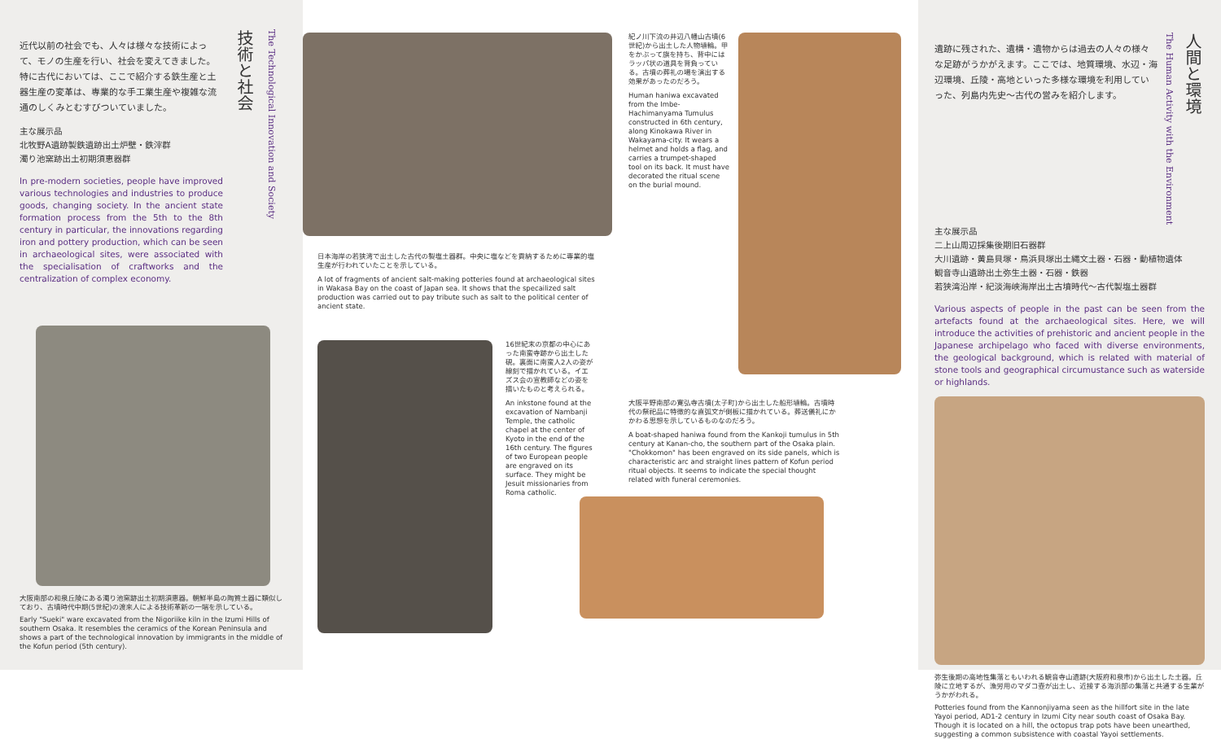近代以前の社会でも、人々は様々な技術によって、モノの生産を行い、社会を変えてきました。特に古代においては、ここで紹介する鉄生産と土器生産の変革は、専業的な手工業生産や複雑な流通のしくみとむすびついていました。
主な展示品
北牧野A遺跡製鉄遺跡出土炉壁・鉄滓群
濁り池窯跡出土初期須恵器群
In pre-modern societies, people have improved various technologies and industries to produce goods, changing society. In the ancient state formation process from the 5th to the 8th century in particular, the innovations regarding iron and pottery production, which can be seen in archaeological sites, were associated with the specialisation of craftworks and the centralization of complex economy.
技術と社会
The Technological Innovation and Society
大阪南部の和泉丘陵にある濁り池窯跡出土初期須恵器。朝鮮半島の陶質土器に類似しており、古墳時代中期(5世紀)の渡来人による技術革新の一端を示している。
Early "Sueki" ware excavated from the Nigoriike kiln in the Izumi Hills of southern Osaka. It resembles the ceramics of the Korean Peninsula and shows a part of the technological innovation by immigrants in the middle of the Kofun period (5th century).
日本海岸の若狭湾で出土した古代の製塩土器群。中央に塩などを貢納するために専業的塩生産が行われていたことを示している。
A lot of fragments of ancient salt-making potteries found at archaeological sites in Wakasa Bay on the coast of Japan sea. It shows that the specailized salt production was carried out to pay tribute such as salt to the political center of ancient state.
16世紀末の京都の中心にあった南蛮寺跡から出土した硯。裏面に南蛮人2人の姿が線刻で描かれている。イエズス会の宣教師などの姿を描いたものと考えられる。
An inkstone found at the excavation of Nambanji Temple, the catholic chapel at the center of Kyoto in the end of the 16th century. The figures of two European people are engraved on its surface. They might be Jesuit missionaries from Roma catholic.
紀ノ川下流の井辺八幡山古墳(6世紀)から出土した人物埴輪。甲をかぶって旗を持ち、背中にはラッパ状の道具を背負っている。古墳の葬礼の場を演出する効果があったのだろう。
Human haniwa excavated from the Imbe-Hachimanyama Tumulus constructed in 6th century, along Kinokawa River in Wakayama-city. It wears a helmet and holds a flag, and carries a trumpet-shaped tool on its back. It must have decorated the ritual scene on the burial mound.
大阪平野南部の寛弘寺古墳(太子町)から出土した船形埴輪。古墳時代の祭祀品に特徴的な直弧文が側板に描かれている。葬送儀礼にかかわる思想を示しているものなのだろう。
A boat-shaped haniwa found from the Kankoji tumulus in 5th century at Kanan-cho, the southern part of the Osaka plain. "Chokkomon" has been engraved on its side panels, which is characteristic arc and straight lines pattern of Kofun period ritual objects. It seems to indicate the special thought related with funeral ceremonies.
遺跡に残された、遺構・遺物からは過去の人々の様々な足跡がうかがえます。ここでは、地質環境、水辺・海辺環境、丘陵・高地といった多様な環境を利用していった、列島内先史〜古代の営みを紹介します。
The Human Activity with the Environment
人間と環境
主な展示品
二上山周辺採集後期旧石器群
大川遺跡・黄島貝塚・鳥浜貝塚出土縄文土器・石器・動植物遺体
観音寺山遺跡出土弥生土器・石器・鉄器
若狭湾沿岸・紀淡海峡海岸出土古墳時代〜古代製塩土器群
Various aspects of people in the past can be seen from the artefacts found at the archaeological sites. Here, we will introduce the activities of prehistoric and ancient people in the Japanese archipelago who faced with diverse environments, the geological background, which is related with material of stone tools and geographical circumustance such as waterside or highlands.
弥生後期の高地性集落ともいわれる観音寺山遺跡(大阪府和泉市)から出土した土器。丘陵に立地するが、漁労用のマダコ壺が出土し、近接する海浜部の集落と共通する生業がうかがわれる。
Potteries found from the Kannonjiyama seen as the hillfort site in the late Yayoi period, AD1-2 century in Izumi City near south coast of Osaka Bay. Though it is located on a hill, the octopus trap pots have been unearthed, suggesting a common subsistence with coastal Yayoi settlements.